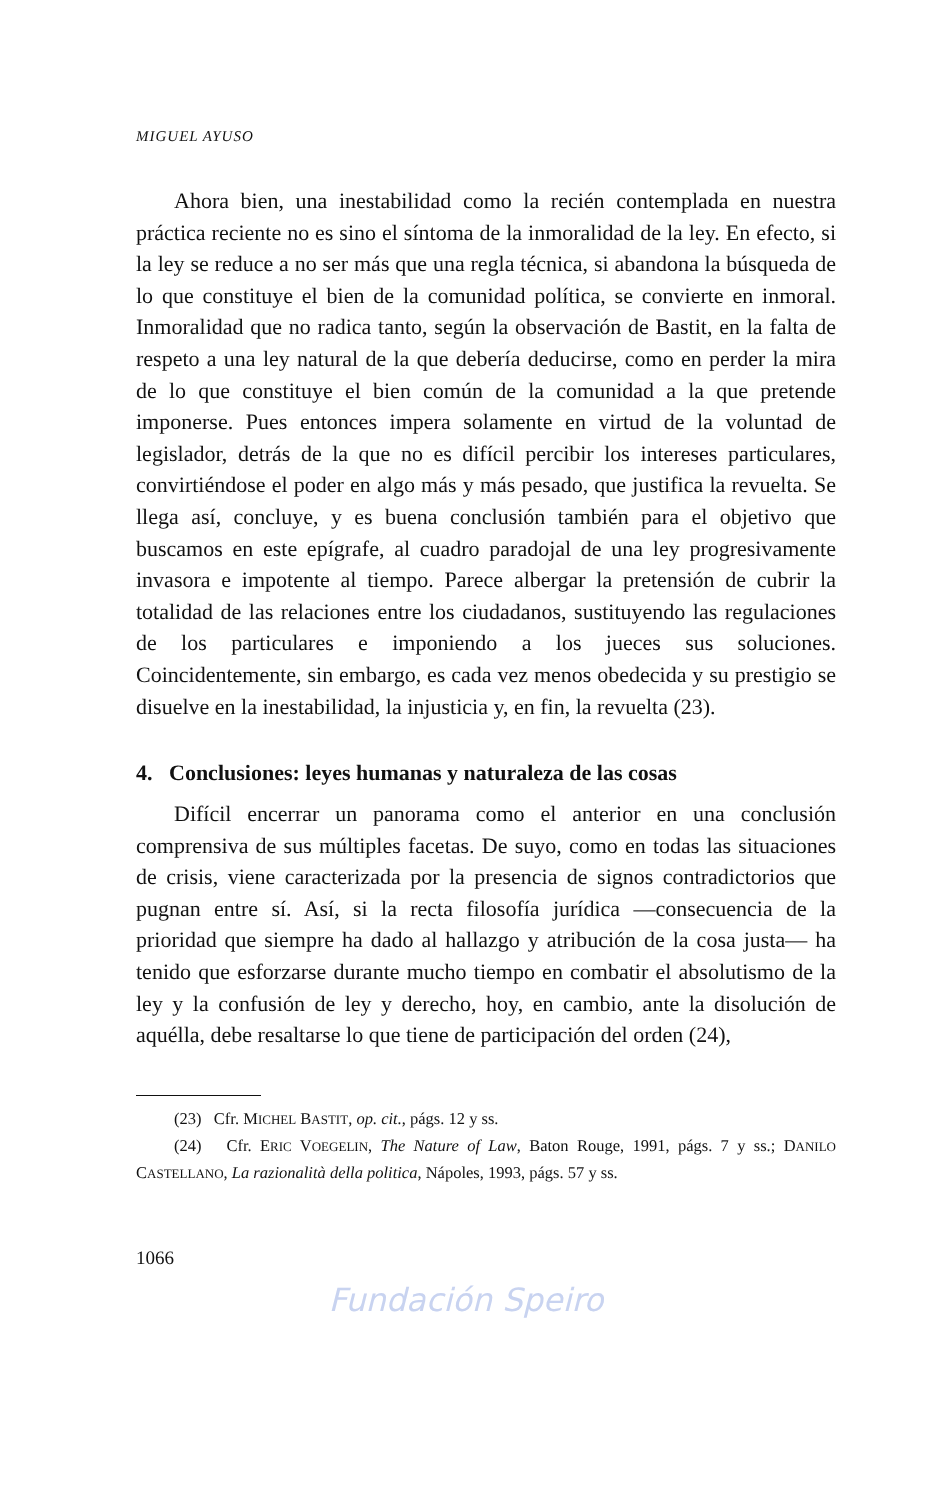MIGUEL AYUSO
Ahora bien, una inestabilidad como la recién contemplada en nuestra práctica reciente no es sino el síntoma de la inmoralidad de la ley. En efecto, si la ley se reduce a no ser más que una regla técnica, si abandona la búsqueda de lo que constituye el bien de la comunidad política, se convierte en inmoral. Inmoralidad que no radica tanto, según la observación de Bastit, en la falta de respeto a una ley natural de la que debería deducirse, como en perder la mira de lo que constituye el bien común de la comunidad a la que pretende imponerse. Pues entonces impera solamente en virtud de la voluntad de legislador, detrás de la que no es difícil percibir los intereses particulares, convirtiéndose el poder en algo más y más pesado, que justifica la revuelta. Se llega así, concluye, y es buena conclusión también para el objetivo que buscamos en este epígrafe, al cuadro paradojal de una ley progresivamente invasora e impotente al tiempo. Parece albergar la pretensión de cubrir la totalidad de las relaciones entre los ciudadanos, sustituyendo las regulaciones de los particulares e imponiendo a los jueces sus soluciones. Coincidentemente, sin embargo, es cada vez menos obedecida y su prestigio se disuelve en la inestabilidad, la injusticia y, en fin, la revuelta (23).
4. Conclusiones: leyes humanas y naturaleza de las cosas
Difícil encerrar un panorama como el anterior en una conclusión comprensiva de sus múltiples facetas. De suyo, como en todas las situaciones de crisis, viene caracterizada por la presencia de signos contradictorios que pugnan entre sí. Así, si la recta filosofía jurídica —consecuencia de la prioridad que siempre ha dado al hallazgo y atribución de la cosa justa— ha tenido que esforzarse durante mucho tiempo en combatir el absolutismo de la ley y la confusión de ley y derecho, hoy, en cambio, ante la disolución de aquélla, debe resaltarse lo que tiene de participación del orden (24),
(23) Cfr. MICHEL BASTIT, op. cit., págs. 12 y ss.
(24) Cfr. ERIC VOEGELIN, The Nature of Law, Baton Rouge, 1991, págs. 7 y ss.; DANILO CASTELLANO, La razionalità della politica, Nápoles, 1993, págs. 57 y ss.
1066
Fundación Speiro